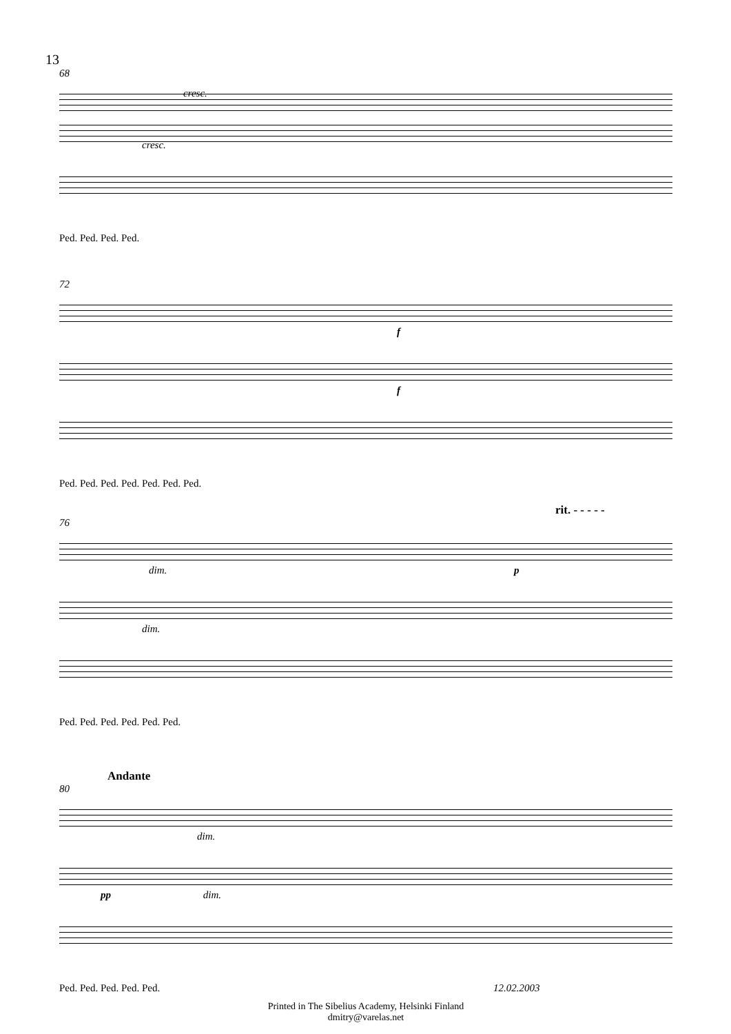13
68
cresc.
cresc.
Ped. Ped. Ped. Ped.
72
f
f
Ped. Ped. Ped. Ped. Ped. Ped. Ped.
rit. - - - - -
76
dim. p
dim.
Ped. Ped. Ped. Ped. Ped. Ped.
Andante
80
dim.
pp dim.
Ped. Ped. Ped. Ped. Ped. 12.02.2003
Printed in The Sibelius Academy, Helsinki Finland
dmitry@varelas.net